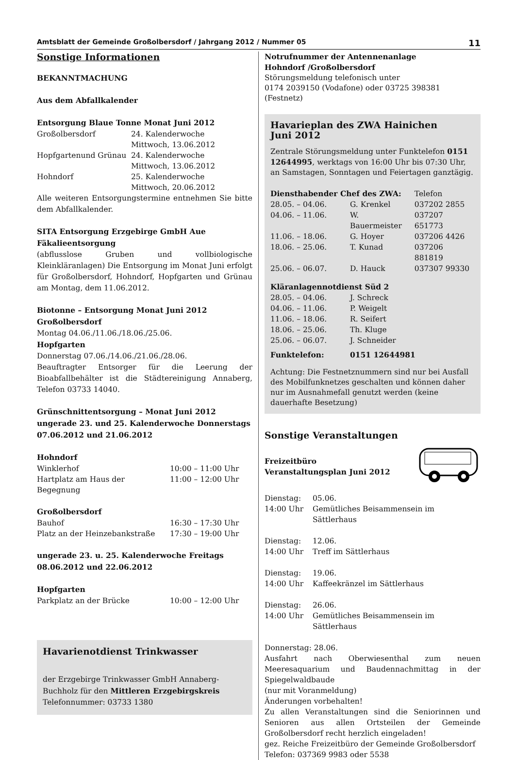Amtsblatt der Gemeinde Großolbersdorf / Jahrgang 2012 / Nummer 05 11
Sonstige Informationen
BEKANNTMACHUNG
Aus dem Abfallkalender
Entsorgung Blaue Tonne Monat Juni 2012
| Großolbersdorf | 24. Kalenderwoche Mittwoch, 13.06.2012 |
| Hopfgartenund Grünau | 24. Kalenderwoche Mittwoch, 13.06.2012 |
| Hohndorf | 25. Kalenderwoche Mittwoch, 20.06.2012 |
Alle weiteren Entsorgungstermine entnehmen Sie bitte dem Abfallkalender.
SITA Entsorgung Erzgebirge GmbH Aue
Fäkalieentsorgung
(abflusslose Gruben und vollbiologische Kleinkläranlagen) Die Entsorgung im Monat Juni erfolgt für Großolbersdorf, Hohndorf, Hopfgarten und Grünau am Montag, dem 11.06.2012.
Biotonne – Entsorgung Monat Juni 2012
Großolbersdorf
Montag 04.06./11.06./18.06./25.06.
Hopfgarten
Donnerstag 07.06./14.06./21.06./28.06.
Beauftragter Entsorger für die Leerung der Bioabfallbehälter ist die Städtereinigung Annaberg, Telefon 03733 14040.
Grünschnittentsorgung – Monat Juni 2012
ungerade 23. und 25. Kalenderwoche Donnerstags
07.06.2012 und 21.06.2012
Hohndorf
| Winklerhof | 10:00 – 11:00 Uhr |
| Hartplatz am Haus der Begegnung | 11:00 – 12:00 Uhr |
Großolbersdorf
| Bauhof | 16:30 – 17:30 Uhr |
| Platz an der Heinzebankstraße | 17:30 – 19:00 Uhr |
ungerade 23. u. 25. Kalenderwoche Freitags
08.06.2012 und 22.06.2012
Hopfgarten
| Parkplatz an der Brücke | 10:00 – 12:00 Uhr |
Havarienotdienst Trinkwasser
der Erzgebirge Trinkwasser GmbH Annaberg-Buchholz für den Mittleren Erzgebirgskreis
Telefonnummer: 03733 1380
Notrufnummer der Antennenanlage
Hohndorf /Großolbersdorf
Störungsmeldung telefonisch unter
0174 2039150 (Vodafone) oder 03725 398381 (Festnetz)
Havarieplan des ZWA Hainichen
Juni 2012
Zentrale Störungsmeldung unter Funktelefon 0151 12644995, werktags von 16:00 Uhr bis 07:30 Uhr, an Samstagen, Sonntagen und Feiertagen ganztägig.
| Diensthabender Chef des ZWA: | | Telefon |
| 28.05. – 04.06. | G. Krenkel | 037202 2855 |
| 04.06. – 11.06. | W. Bauermeister | 037207 651773 |
| 11.06. – 18.06. | G. Hoyer | 037206 4426 |
| 18.06. – 25.06. | T. Kunad | 037206 881819 |
| 25.06. – 06.07. | D. Hauck | 037307 99330 |
| Kläranlagennotdienst Süd 2 | |
| 28.05. – 04.06. | J. Schreck |
| 04.06. – 11.06. | P. Weigelt |
| 11.06. – 18.06. | R. Seifert |
| 18.06. – 25.06. | Th. Kluge |
| 25.06. – 06.07. | J. Schneider |
| Funktelefon: | 0151 12644981 |
Achtung: Die Festnetznummern sind nur bei Ausfall des Mobilfunknetzes geschalten und können daher nur im Ausnahmefall genutzt werden (keine dauerhafte Besetzung)
Sonstige Veranstaltungen
Freizeitbüro
Veranstaltungsplan Juni 2012
| Dienstag: | 05.06. |
| 14:00 Uhr | Gemütliches Beisammensein im Sättlerhaus |
| Dienstag: | 12.06. |
| 14:00 Uhr | Treff im Sättlerhaus |
| Dienstag: | 19.06. |
| 14:00 Uhr | Kaffeekränzel im Sättlerhaus |
| Dienstag: | 26.06. |
| 14:00 Uhr | Gemütliches Beisammensein im Sättlerhaus |
Donnerstag: 28.06.
Ausfahrt nach Oberwiesenthal zum neuen Meeresaquarium und Baudennachmittag in der Spiegelwaldbaude
(nur mit Voranmeldung)
Änderungen vorbehalten!
Zu allen Veranstaltungen sind die Seniorinnen und Senioren aus allen Ortsteilen der Gemeinde Großolbersdorf recht herzlich eingeladen!
gez. Reiche Freizeitbüro der Gemeinde Großolbersdorf
Telefon: 037369 9983 oder 5538